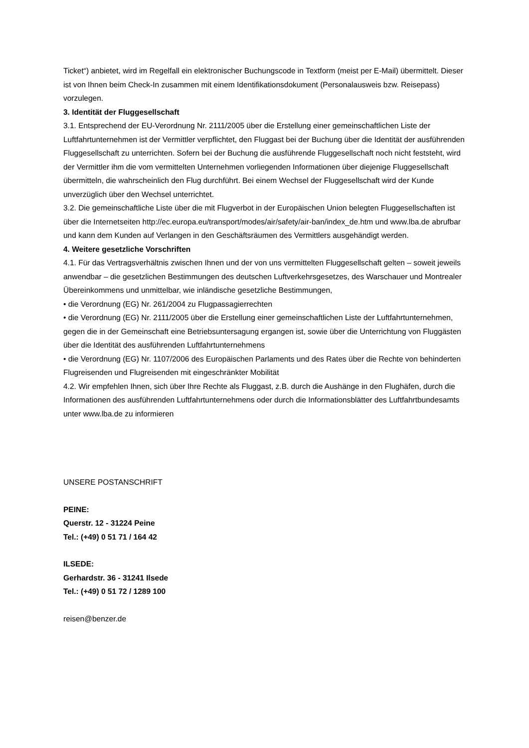Ticket“) anbietet, wird im Regelfall ein elektronischer Buchungscode in Textform (meist per E-Mail) übermittelt. Dieser ist von Ihnen beim Check-In zusammen mit einem Identifikationsdokument (Personalausweis bzw. Reisepass) vorzulegen.
3. Identität der Fluggesellschaft
3.1. Entsprechend der EU-Verordnung Nr. 2111/2005 über die Erstellung einer gemeinschaftlichen Liste der Luftfahrtunternehmen ist der Vermittler verpflichtet, den Fluggast bei der Buchung über die Identität der ausführenden Fluggesellschaft zu unterrichten. Sofern bei der Buchung die ausführende Fluggesellschaft noch nicht feststeht, wird der Vermittler ihm die vom vermittelten Unternehmen vorliegenden Informationen über diejenige Fluggesellschaft übermitteln, die wahrscheinlich den Flug durchführt. Bei einem Wechsel der Fluggesellschaft wird der Kunde unverzüglich über den Wechsel unterrichtet.
3.2. Die gemeinschaftliche Liste über die mit Flugverbot in der Europäischen Union belegten Fluggesellschaften ist über die Internetseiten http://ec.europa.eu/transport/modes/air/safety/air-ban/index_de.htm und www.lba.de abrufbar und kann dem Kunden auf Verlangen in den Geschäftsräumen des Vermittlers ausgehändigt werden.
4. Weitere gesetzliche Vorschriften
4.1. Für das Vertragsverhältnis zwischen Ihnen und der von uns vermittelten Fluggesellschaft gelten – soweit jeweils anwendbar – die gesetzlichen Bestimmungen des deutschen Luftverkehrsgesetzes, des Warschauer und Montrealer Übereinkommens und unmittelbar, wie inländische gesetzliche Bestimmungen,
• die Verordnung (EG) Nr. 261/2004 zu Flugpassagierrechten
• die Verordnung (EG) Nr. 2111/2005 über die Erstellung einer gemeinschaftlichen Liste der Luftfahrtunternehmen, gegen die in der Gemeinschaft eine Betriebsuntersagung ergangen ist, sowie über die Unterrichtung von Fluggästen über die Identität des ausführenden Luftfahrtunternehmens
• die Verordnung (EG) Nr. 1107/2006 des Europäischen Parlaments und des Rates über die Rechte von behinderten Flugreisenden und Flugreisenden mit eingeschränkter Mobilität
4.2. Wir empfehlen Ihnen, sich über Ihre Rechte als Fluggast, z.B. durch die Aushänge in den Flughäfen, durch die Informationen des ausführenden Luftfahrtunternehmens oder durch die Informationsblätter des Luftfahrtbundesamts unter www.lba.de zu informieren
UNSERE POSTANSCHRIFT
PEINE:
Querstr. 12 - 31224 Peine
Tel.: (+49) 0 51 71 / 164 42
ILSEDE:
Gerhardstr. 36 - 31241 Ilsede
Tel.: (+49) 0 51 72 / 1289 100
reisen@benzer.de